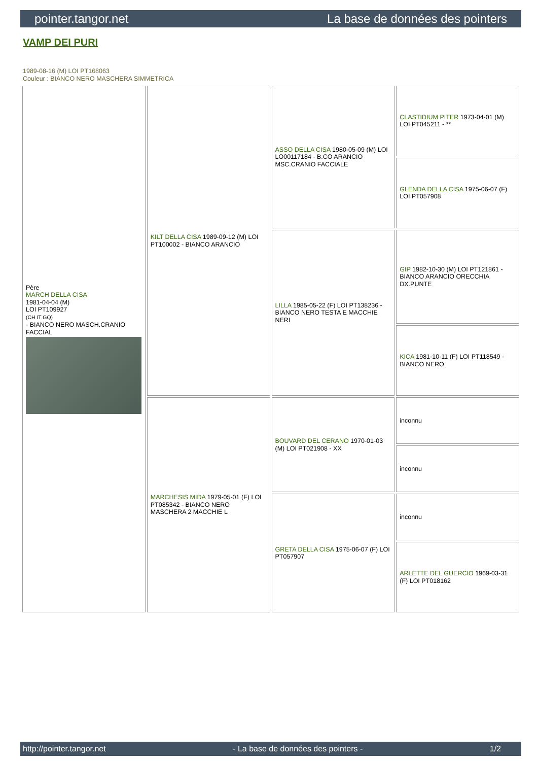pointer.tangor.net La base de données des pointers
VAMP DEI PURI
1989-08-16 (M) LOI PT168063
Couleur : BIANCO NERO MASCHERA SIMMETRICA
| Père MARCH DELLA CISA 1981-04-04 (M) LOI PT109927 (CH IT GQ) - BIANCO NERO MASCH.CRANIO FACCIAL | KILT DELLA CISA 1989-09-12 (M) LOI PT100002 - BIANCO ARANCIO | ASSO DELLA CISA 1980-05-09 (M) LOI LO00117184 - B.CO ARANCIO MSC.CRANIO FACCIALE | CLASTIDIUM PITER 1973-04-01 (M) LOI PT045211 - ** |
| | | | GLENDA DELLA CISA 1975-06-07 (F) LOI PT057908 |
| | | LILLA 1985-05-22 (F) LOI PT138236 - BIANCO NERO TESTA E MACCHIE NERI | GIP 1982-10-30 (M) LOI PT121861 - BIANCO ARANCIO ORECCHIA DX.PUNTE |
| | | | KICA 1981-10-11 (F) LOI PT118549 - BIANCO NERO |
| | MARCHESIS MIDA 1979-05-01 (F) LOI PT085342 - BIANCO NERO MASCHERA 2 MACCHIE L | BOUVARD DEL CERANO 1970-01-03 (M) LOI PT021908 - XX | inconnu |
| | | | inconnu |
| | | GRETA DELLA CISA 1975-06-07 (F) LOI PT057907 | inconnu |
| | | | ARLETTE DEL GUERCIO 1969-03-31 (F) LOI PT018162 |
http://pointer.tangor.net - La base de données des pointers - 1/2